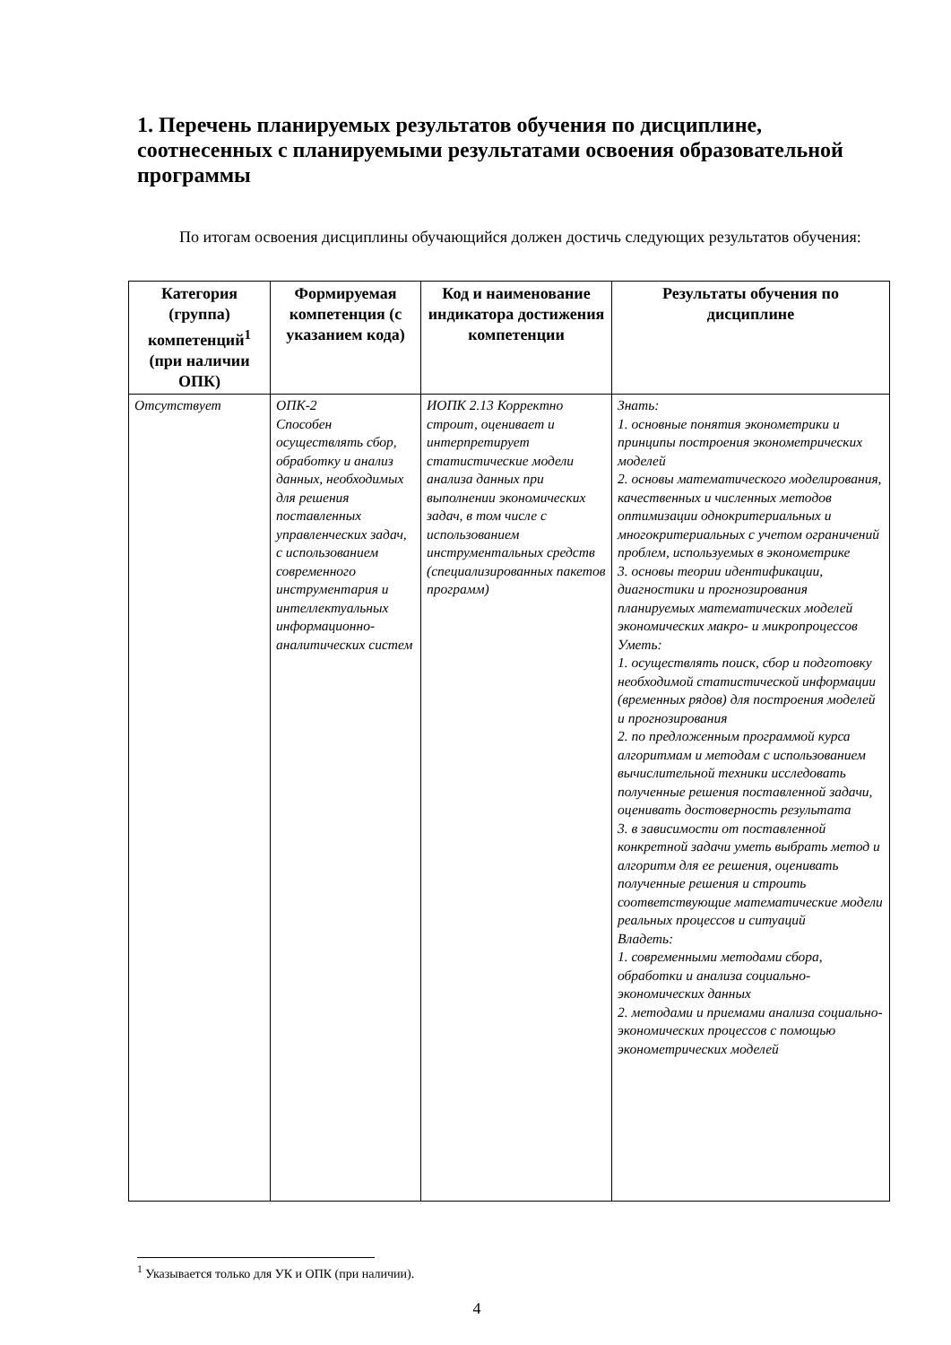1. Перечень планируемых результатов обучения по дисциплине, соотнесенных с планируемыми результатами освоения образовательной программы
По итогам освоения дисциплины обучающийся должен достичь следующих результатов обучения:
| Категория (группа) компетенций<sup>1</sup> (при наличии ОПК) | Формируемая компетенция (с указанием кода) | Код и наименование индикатора достижения компетенции | Результаты обучения по дисциплине |
| --- | --- | --- | --- |
| Отсутствует | ОПК-2 Способен осуществлять сбор, обработку и анализ данных, необходимых для решения поставленных управленческих задач, с использованием современного инструментария и интеллектуальных информационно-аналитических систем | ИОПК 2.13 Корректно строит, оценивает и интерпретирует статистические модели анализа данных при выполнении экономических задач, в том числе с использованием инструментальных средств (специализированных пакетов программ) | Знать: 1. основные понятия эконометрики и принципы построения эконометрических моделей 2. основы математического моделирования, качественных и численных методов оптимизации однокритериальных и многокритериальных с учетом ограничений проблем, используемых в эконометрике 3. основы теории идентификации, диагностики и прогнозирования планируемых математических моделей экономических макро- и микропроцессов Уметь: 1. осуществлять поиск, сбор и подготовку необходимой статистической информации (временных рядов) для построения моделей и прогнозирования 2. по предложенным программой курса алгоритмам и методам с использованием вычислительной техники исследовать полученные решения поставленной задачи, оценивать достоверность результата 3. в зависимости от поставленной конкретной задачи уметь выбрать метод и алгоритм для ее решения, оценивать полученные решения и строить соответствующие математические модели реальных процессов и ситуаций Владеть: 1. современными методами сбора, обработки и анализа социально-экономических данных 2. методами и приемами анализа социально- экономических процессов с помощью эконометрических моделей |
<sup>1</sup> Указывается только для УК и ОПК (при наличии).
4